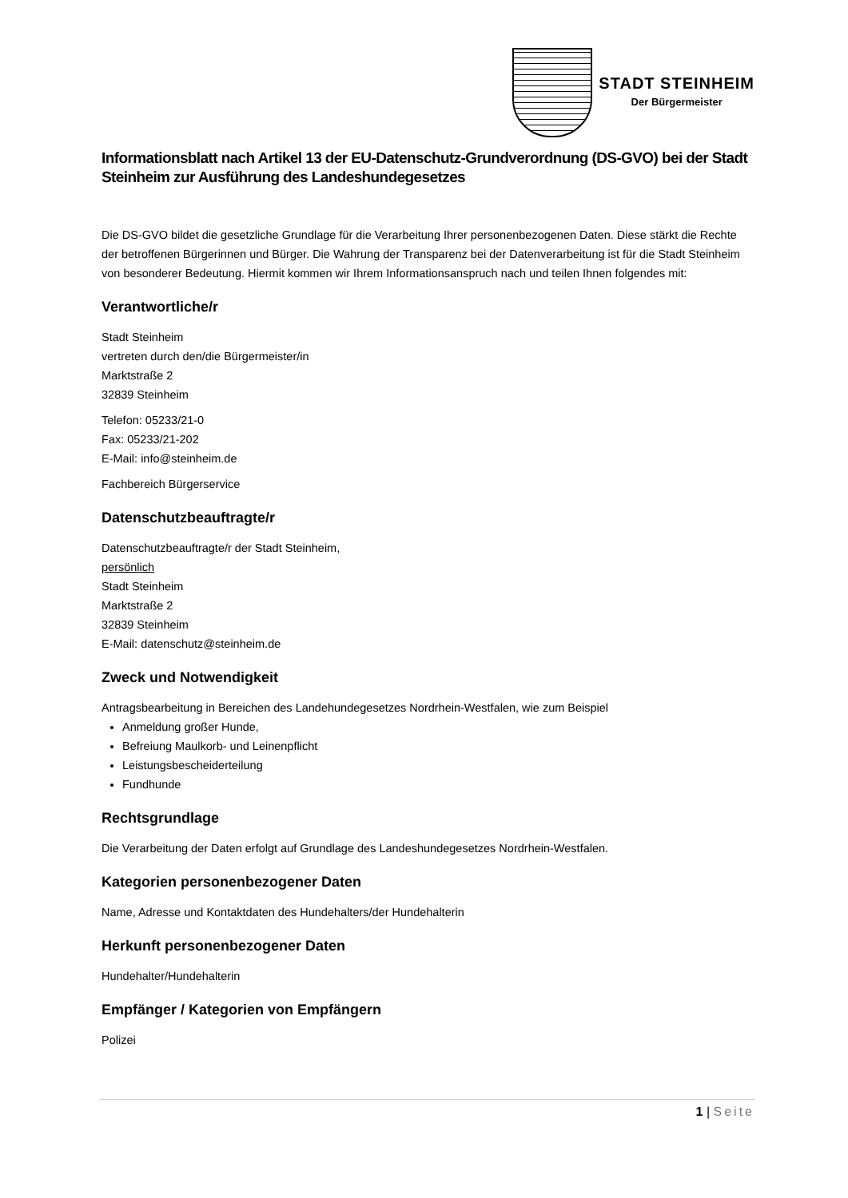STADT STEINHEIM
Der Bürgermeister
Informationsblatt nach Artikel 13 der EU-Datenschutz-Grundverordnung (DS-GVO) bei der Stadt Steinheim zur Ausführung des Landeshundegesetzes
Die DS-GVO bildet die gesetzliche Grundlage für die Verarbeitung Ihrer personenbezogenen Daten. Diese stärkt die Rechte der betroffenen Bürgerinnen und Bürger. Die Wahrung der Transparenz bei der Datenverarbeitung ist für die Stadt Steinheim von besonderer Bedeutung. Hiermit kommen wir Ihrem Informationsanspruch nach und teilen Ihnen folgendes mit:
Verantwortliche/r
Stadt Steinheim
vertreten durch den/die Bürgermeister/in
Marktstraße 2
32839 Steinheim
Telefon: 05233/21-0
Fax: 05233/21-202
E-Mail: info@steinheim.de
Fachbereich Bürgerservice
Datenschutzbeauftragte/r
Datenschutzbeauftragte/r der Stadt Steinheim,
persönlich
Stadt Steinheim
Marktstraße 2
32839 Steinheim
E-Mail: datenschutz@steinheim.de
Zweck und Notwendigkeit
Antragsbearbeitung in Bereichen des Landehundegesetzes Nordrhein-Westfalen, wie zum Beispiel
Anmeldung großer Hunde,
Befreiung Maulkorb- und Leinenpflicht
Leistungsbescheiderteilung
Fundhunde
Rechtsgrundlage
Die Verarbeitung der Daten erfolgt auf Grundlage des Landeshundegesetzes Nordrhein-Westfalen.
Kategorien personenbezogener Daten
Name, Adresse und Kontaktdaten des Hundehalters/der Hundehalterin
Herkunft personenbezogener Daten
Hundehalter/Hundehalterin
Empfänger / Kategorien von Empfängern
Polizei
1 | Seite